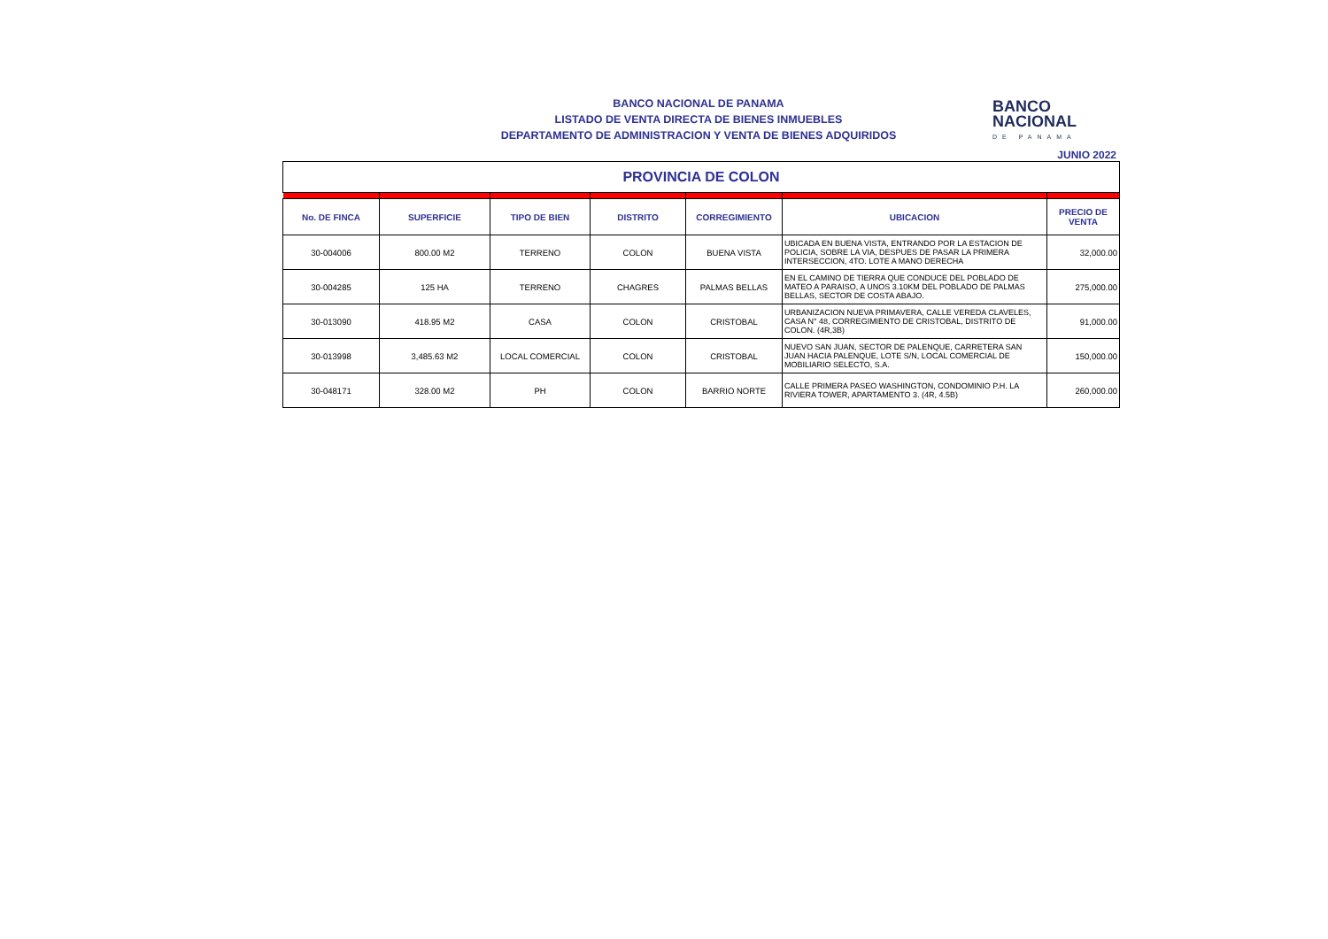BANCO NACIONAL DE PANAMA
LISTADO DE VENTA DIRECTA DE BIENES INMUEBLES
DEPARTAMENTO DE ADMINISTRACION Y VENTA DE BIENES ADQUIRIDOS
BANCO
NACIONAL
DE PANAMA
JUNIO 2022
PROVINCIA DE COLON
| No. DE FINCA | SUPERFICIE | TIPO DE BIEN | DISTRITO | CORREGIMIENTO | UBICACION | PRECIO DE VENTA |
| --- | --- | --- | --- | --- | --- | --- |
| 30-004006 | 800.00 M2 | TERRENO | COLON | BUENA VISTA | UBICADA EN BUENA VISTA, ENTRANDO POR LA ESTACION DE POLICIA, SOBRE LA VIA, DESPUES DE PASAR LA PRIMERA INTERSECCION, 4TO. LOTE A MANO DERECHA | 32,000.00 |
| 30-004285 | 125 HA | TERRENO | CHAGRES | PALMAS BELLAS | EN EL CAMINO DE TIERRA QUE CONDUCE DEL POBLADO DE MATEO A PARAISO, A UNOS 3.10KM DEL POBLADO DE PALMAS BELLAS, SECTOR DE COSTA ABAJO. | 275,000.00 |
| 30-013090 | 418.95 M2 | CASA | COLON | CRISTOBAL | URBANIZACION NUEVA PRIMAVERA, CALLE VEREDA CLAVELES, CASA N° 48, CORREGIMIENTO DE CRISTOBAL, DISTRITO DE COLON. (4R,3B) | 91,000.00 |
| 30-013998 | 3,485.63 M2 | LOCAL COMERCIAL | COLON | CRISTOBAL | NUEVO SAN JUAN, SECTOR DE PALENQUE, CARRETERA SAN JUAN HACIA PALENQUE, LOTE S/N, LOCAL COMERCIAL DE MOBILIARIO SELECTO, S.A. | 150,000.00 |
| 30-048171 | 328.00 M2 | PH | COLON | BARRIO NORTE | CALLE PRIMERA PASEO WASHINGTON, CONDOMINIO P.H. LA RIVIERA TOWER, APARTAMENTO 3. (4R, 4.5B) | 260,000.00 |